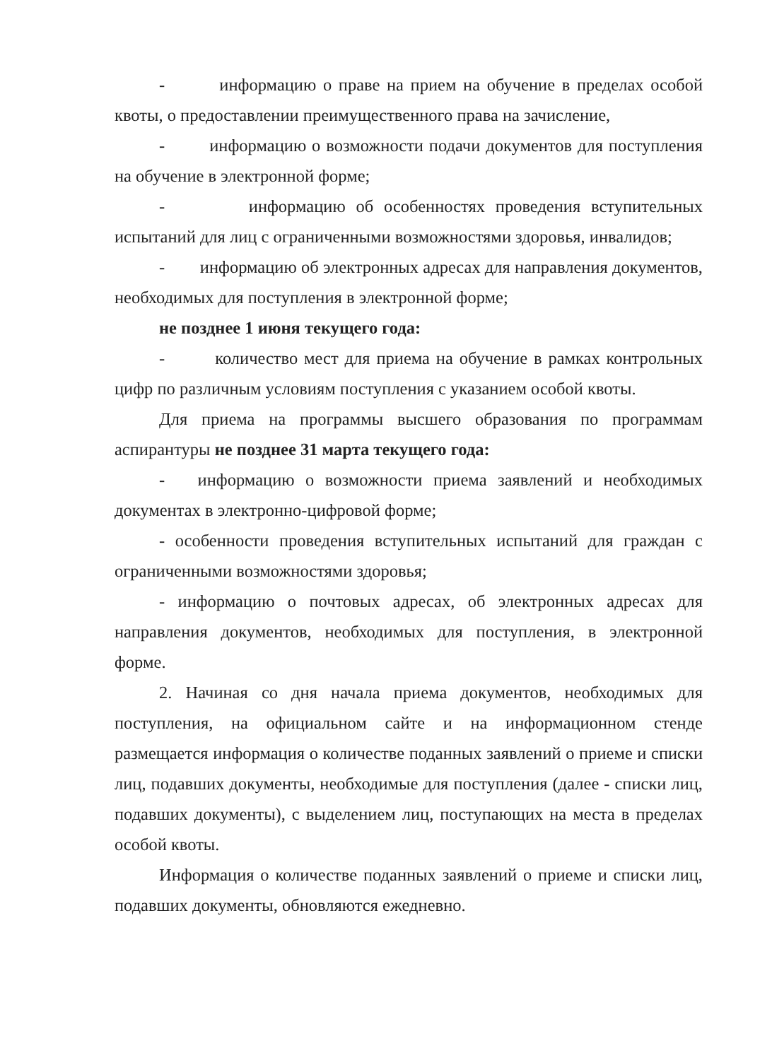- информацию о праве на прием на обучение в пределах особой квоты, о предоставлении преимущественного права на зачисление,
- информацию о возможности подачи документов для поступления на обучение в электронной форме;
- информацию об особенностях проведения вступительных испытаний для лиц с ограниченными возможностями здоровья, инвалидов;
- информацию об электронных адресах для направления документов, необходимых для поступления в электронной форме;
не позднее 1 июня текущего года:
- количество мест для приема на обучение в рамках контрольных цифр по различным условиям поступления с указанием особой квоты.
Для приема на программы высшего образования по программам аспирантуры не позднее 31 марта текущего года:
- информацию о возможности приема заявлений и необходимых документах в электронно-цифровой форме;
- особенности проведения вступительных испытаний для граждан с ограниченными возможностями здоровья;
- информацию о почтовых адресах, об электронных адресах для направления документов, необходимых для поступления, в электронной форме.
2. Начиная со дня начала приема документов, необходимых для поступления, на официальном сайте и на информационном стенде размещается информация о количестве поданных заявлений о приеме и списки лиц, подавших документы, необходимые для поступления (далее - списки лиц, подавших документы), с выделением лиц, поступающих на места в пределах особой квоты.
Информация о количестве поданных заявлений о приеме и списки лиц, подавших документы, обновляются ежедневно.